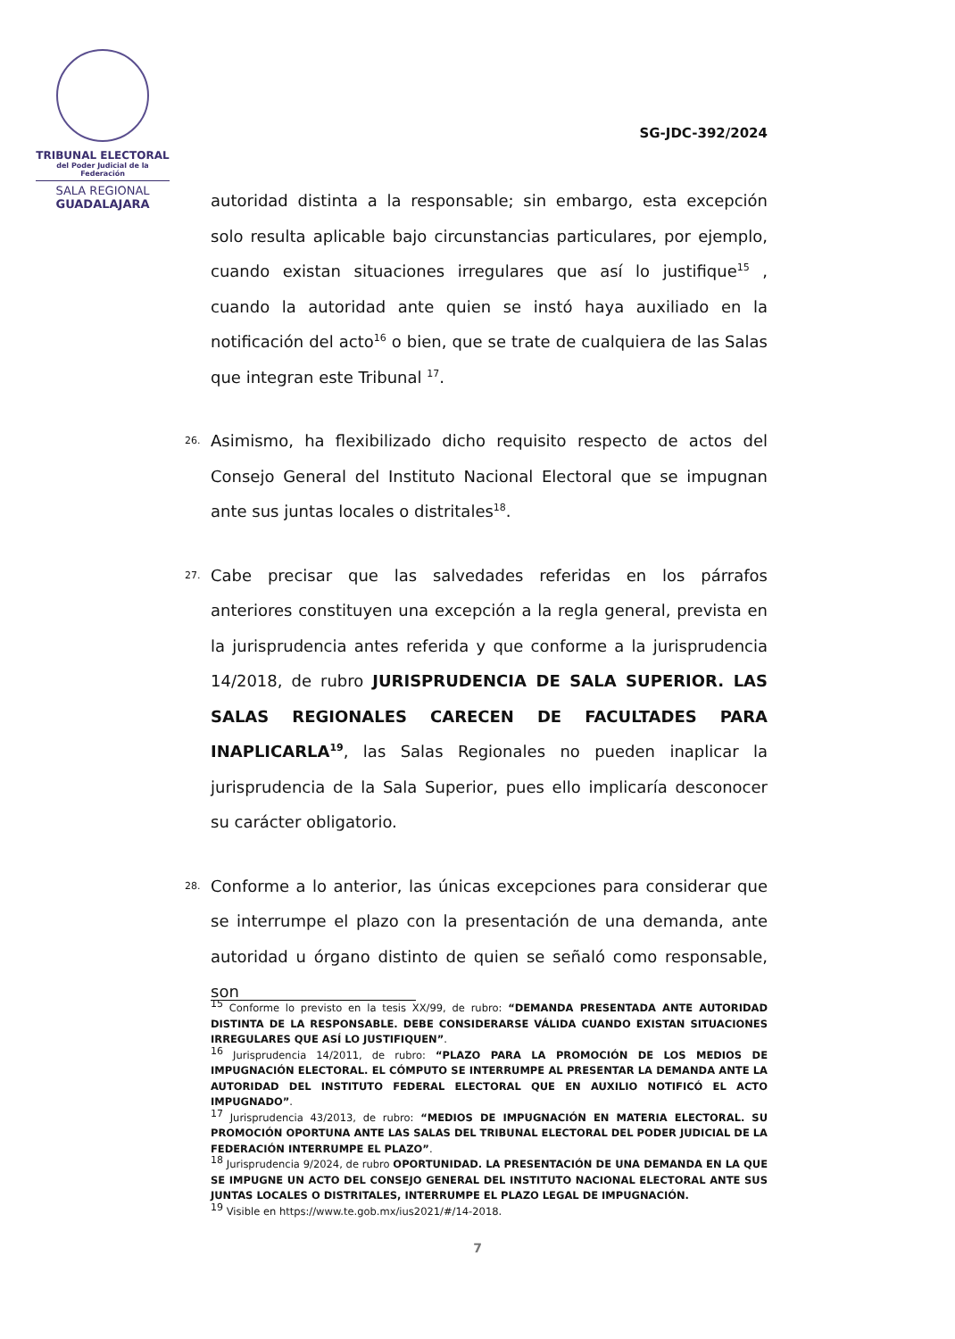TRIBUNAL ELECTORAL
del Poder Judicial de la Federación
SALA REGIONAL
GUADALAJARA
SG-JDC-392/2024
autoridad distinta a la responsable; sin embargo, esta excepción solo resulta aplicable bajo circunstancias particulares, por ejemplo, cuando existan situaciones irregulares que así lo justifique<sup>15</sup> , cuando la autoridad ante quien se instó haya auxiliado en la notificación del acto<sup>16</sup> o bien, que se trate de cualquiera de las Salas que integran este Tribunal <sup>17</sup>.
26. Asimismo, ha flexibilizado dicho requisito respecto de actos del Consejo General del Instituto Nacional Electoral que se impugnan ante sus juntas locales o distritales<sup>18</sup>.
27. Cabe precisar que las salvedades referidas en los párrafos anteriores constituyen una excepción a la regla general, prevista en la jurisprudencia antes referida y que conforme a la jurisprudencia 14/2018, de rubro JURISPRUDENCIA DE SALA SUPERIOR. LAS SALAS REGIONALES CARECEN DE FACULTADES PARA INAPLICARLA<sup>19</sup>, las Salas Regionales no pueden inaplicar la jurisprudencia de la Sala Superior, pues ello implicaría desconocer su carácter obligatorio.
28. Conforme a lo anterior, las únicas excepciones para considerar que se interrumpe el plazo con la presentación de una demanda, ante autoridad u órgano distinto de quien se señaló como responsable, son
<sup>15</sup> Conforme lo previsto en la tesis XX/99, de rubro: “DEMANDA PRESENTADA ANTE AUTORIDAD DISTINTA DE LA RESPONSABLE. DEBE CONSIDERARSE VÁLIDA CUANDO EXISTAN SITUACIONES IRREGULARES QUE ASÍ LO JUSTIFIQUEN”.
<sup>16</sup> Jurisprudencia 14/2011, de rubro: “PLAZO PARA LA PROMOCIÓN DE LOS MEDIOS DE IMPUGNACIÓN ELECTORAL. EL CÓMPUTO SE INTERRUMPE AL PRESENTAR LA DEMANDA ANTE LA AUTORIDAD DEL INSTITUTO FEDERAL ELECTORAL QUE EN AUXILIO NOTIFICÓ EL ACTO IMPUGNADO”.
<sup>17</sup> Jurisprudencia 43/2013, de rubro: “MEDIOS DE IMPUGNACIÓN EN MATERIA ELECTORAL. SU PROMOCIÓN OPORTUNA ANTE LAS SALAS DEL TRIBUNAL ELECTORAL DEL PODER JUDICIAL DE LA FEDERACIÓN INTERRUMPE EL PLAZO”.
<sup>18</sup> Jurisprudencia 9/2024, de rubro OPORTUNIDAD. LA PRESENTACIÓN DE UNA DEMANDA EN LA QUE SE IMPUGNE UN ACTO DEL CONSEJO GENERAL DEL INSTITUTO NACIONAL ELECTORAL ANTE SUS JUNTAS LOCALES O DISTRITALES, INTERRUMPE EL PLAZO LEGAL DE IMPUGNACIÓN.
<sup>19</sup> Visible en https://www.te.gob.mx/ius2021/#/14-2018.
7